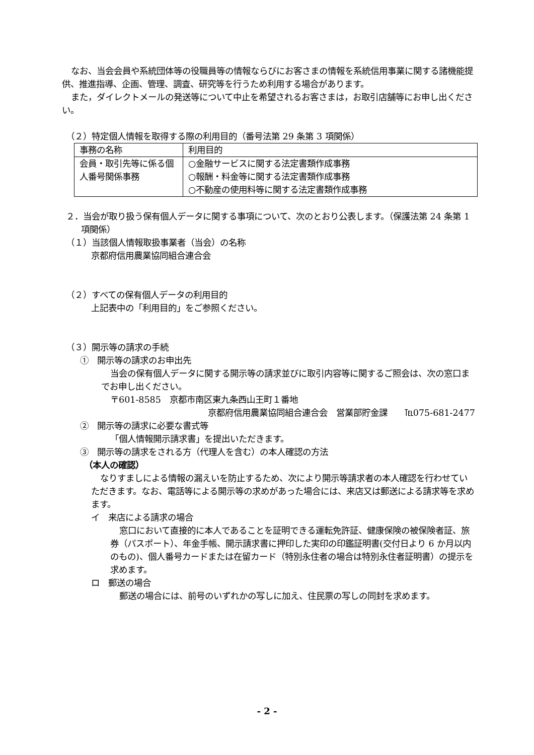なお、当会会員や系統団体等の役職員等の情報ならびにお客さまの情報を系統信用事業に関する諸機能提供、推進指導、企画、管理、調査、研究等を行うため利用する場合があります。
また，ダイレクトメールの発送等について中止を希望されるお客さまは，お取引店舗等にお申し出ください。
（２）特定個人情報を取得する際の利用目的（番号法第 29 条第 3 項関係）
| 事務の名称 | 利用目的 |
| 会員・取引先等に係る個人番号関係事務 | ○金融サービスに関する法定書類作成事務 ○報酬・料金等に関する法定書類作成事務 ○不動産の使用料等に関する法定書類作成事務 |
２．当会が取り扱う保有個人データに関する事項について、次のとおり公表します。（保護法第 24 条第 1 項関係）
（１）当該個人情報取扱事業者（当会）の名称
京都府信用農業協同組合連合会
（２）すべての保有個人データの利用目的
上記表中の「利用目的」をご参照ください。
（３）開示等の請求の手続
①　開示等の請求のお申出先
当会の保有個人データに関する開示等の請求並びに取引内容等に関するご照会は、次の窓口までお申し出ください。
〒601-8585　京都市南区東九条西山王町１番地
京都府信用農業協同組合連合会　営業部貯金課　　℡075-681-2477
②　開示等の請求に必要な書式等
「個人情報開示請求書」を提出いただきます。
③　開示等の請求をされる方（代理人を含む）の本人確認の方法
（本人の確認）
なりすましによる情報の漏えいを防止するため、次により開示等請求者の本人確認を行わせていただきます。なお、電話等による開示等の求めがあった場合には、来店又は郵送による請求等を求めます。
イ　来店による請求の場合
窓口において直接的に本人であることを証明できる運転免許証、健康保険の被保険者証、旅券（パスポート）、年金手帳、開示請求書に押印した実印の印鑑証明書(交付日より 6 か月以内のもの)、個人番号カードまたは在留カード（特別永住者の場合は特別永住者証明書）の提示を求めます。
ロ　郵送の場合
郵送の場合には、前号のいずれかの写しに加え、住民票の写しの同封を求めます。
- 2 -